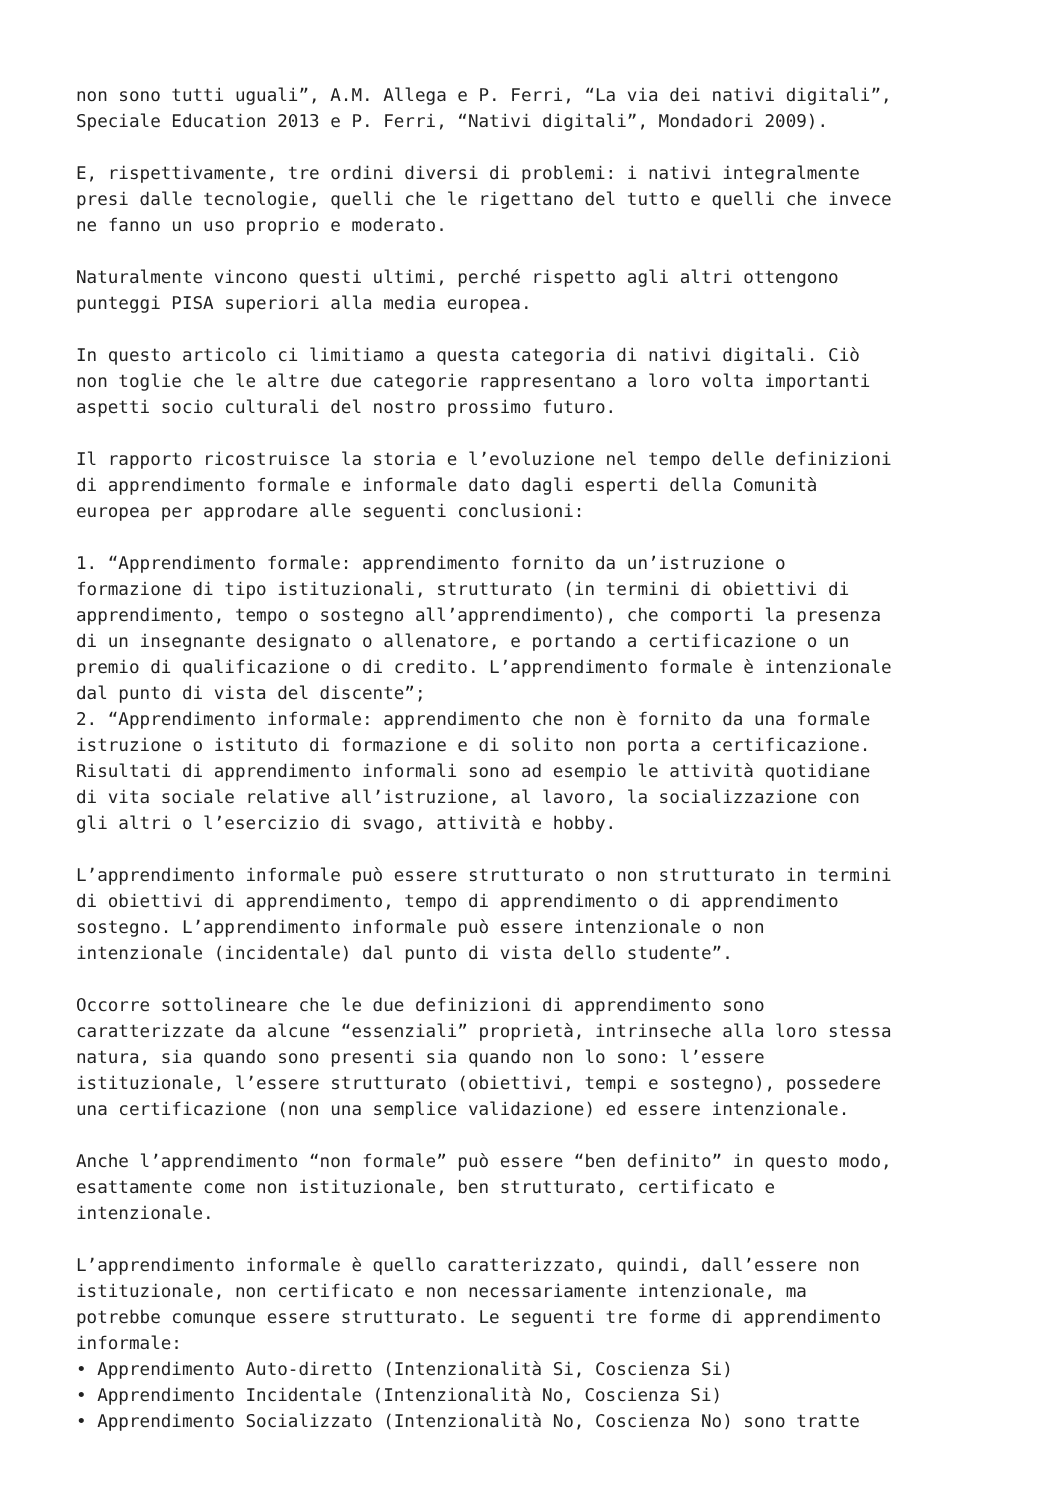non sono tutti uguali”, A.M. Allega e P. Ferri, “La via dei nativi digitali”, Speciale Education 2013 e P. Ferri, “Nativi digitali”, Mondadori 2009).
E, rispettivamente, tre ordini diversi di problemi: i nativi integralmente presi dalle tecnologie, quelli che le rigettano del tutto e quelli che invece ne fanno un uso proprio e moderato.
Naturalmente vincono questi ultimi, perché rispetto agli altri ottengono punteggi PISA superiori alla media europea.
In questo articolo ci limitiamo a questa categoria di nativi digitali. Ciò non toglie che le altre due categorie rappresentano a loro volta importanti aspetti socio culturali del nostro prossimo futuro.
Il rapporto ricostruisce la storia e l’evoluzione nel tempo delle definizioni di apprendimento formale e informale dato dagli esperti della Comunità europea per approdare alle seguenti conclusioni:
1. “Apprendimento formale: apprendimento fornito da un’istruzione o formazione di tipo istituzionali, strutturato (in termini di obiettivi di apprendimento, tempo o sostegno all’apprendimento), che comporti la presenza di un insegnante designato o allenatore, e portando a certificazione o un premio di qualificazione o di credito. L’apprendimento formale è intenzionale dal punto di vista del discente”; 2. “Apprendimento informale: apprendimento che non è fornito da una formale istruzione o istituto di formazione e di solito non porta a certificazione. Risultati di apprendimento informali sono ad esempio le attività quotidiane di vita sociale relative all’istruzione, al lavoro, la socializzazione con gli altri o l’esercizio di svago, attività e hobby.
L’apprendimento informale può essere strutturato o non strutturato in termini di obiettivi di apprendimento, tempo di apprendimento o di apprendimento sostegno. L’apprendimento informale può essere intenzionale o non intenzionale (incidentale) dal punto di vista dello studente”.
Occorre sottolineare che le due definizioni di apprendimento sono caratterizzate da alcune “essenziali” proprietà, intrinseche alla loro stessa natura, sia quando sono presenti sia quando non lo sono: l’essere istituzionale, l’essere strutturato (obiettivi, tempi e sostegno), possedere una certificazione (non una semplice validazione) ed essere intenzionale.
Anche l’apprendimento “non formale” può essere “ben definito” in questo modo, esattamente come non istituzionale, ben strutturato, certificato e intenzionale.
L’apprendimento informale è quello caratterizzato, quindi, dall’essere non istituzionale, non certificato e non necessariamente intenzionale, ma potrebbe comunque essere strutturato. Le seguenti tre forme di apprendimento informale: • Apprendimento Auto-diretto (Intenzionalità Si, Coscienza Si) • Apprendimento Incidentale (Intenzionalità No, Coscienza Si) • Apprendimento Socializzato (Intenzionalità No, Coscienza No) sono tratte